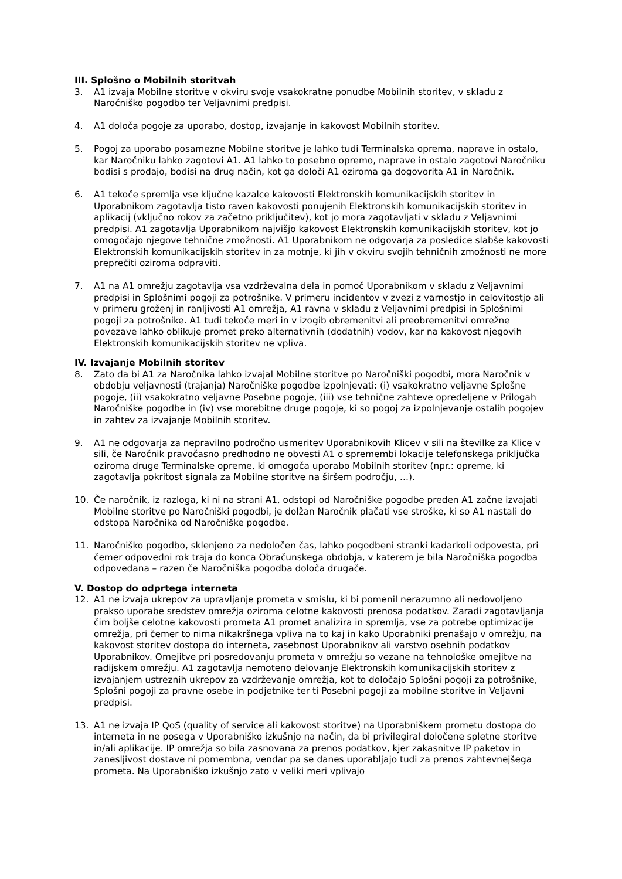III. Splošno o Mobilnih storitvah
3. A1 izvaja Mobilne storitve v okviru svoje vsakokratne ponudbe Mobilnih storitev, v skladu z Naročniško pogodbo ter Veljavnimi predpisi.
4. A1 določa pogoje za uporabo, dostop, izvajanje in kakovost Mobilnih storitev.
5. Pogoj za uporabo posamezne Mobilne storitve je lahko tudi Terminalska oprema, naprave in ostalo, kar Naročniku lahko zagotovi A1. A1 lahko to posebno opremo, naprave in ostalo zagotovi Naročniku bodisi s prodajo, bodisi na drug način, kot ga določi A1 oziroma ga dogovorita A1 in Naročnik.
6. A1 tekoče spremlja vse ključne kazalce kakovosti Elektronskih komunikacijskih storitev in Uporabnikom zagotavlja tisto raven kakovosti ponujenih Elektronskih komunikacijskih storitev in aplikacij (vključno rokov za začetno priključitev), kot jo mora zagotavljati v skladu z Veljavnimi predpisi. A1 zagotavlja Uporabnikom najvišjo kakovost Elektronskih komunikacijskih storitev, kot jo omogočajo njegove tehnične zmožnosti. A1 Uporabnikom ne odgovarja za posledice slabše kakovosti Elektronskih komunikacijskih storitev in za motnje, ki jih v okviru svojih tehničnih zmožnosti ne more preprečiti oziroma odpraviti.
7. A1 na A1 omrežju zagotavlja vsa vzdrževalna dela in pomoč Uporabnikom v skladu z Veljavnimi predpisi in Splošnimi pogoji za potrošnike. V primeru incidentov v zvezi z varnostjo in celovitostjo ali v primeru groženj in ranljivosti A1 omrežja, A1 ravna v skladu z Veljavnimi predpisi in Splošnimi pogoji za potrošnike. A1 tudi tekoče meri in v izogib obremenitvi ali preobremenitvi omrežne povezave lahko oblikuje promet preko alternativnih (dodatnih) vodov, kar na kakovost njegovih Elektronskih komunikacijskih storitev ne vpliva.
IV. Izvajanje Mobilnih storitev
8. Zato da bi A1 za Naročnika lahko izvajal Mobilne storitve po Naročniški pogodbi, mora Naročnik v obdobju veljavnosti (trajanja) Naročniške pogodbe izpolnjevati: (i) vsakokratno veljavne Splošne pogoje, (ii) vsakokratno veljavne Posebne pogoje, (iii) vse tehnične zahteve opredeljene v Prilogah Naročniške pogodbe in (iv) vse morebitne druge pogoje, ki so pogoj za izpolnjevanje ostalih pogojev in zahtev za izvajanje Mobilnih storitev.
9. A1 ne odgovarja za nepravilno področno usmeritev Uporabnikovih Klicev v sili na številke za Klice v sili, če Naročnik pravočasno predhodno ne obvesti A1 o spremembi lokacije telefonskega priključka oziroma druge Terminalske opreme, ki omogoča uporabo Mobilnih storitev (npr.: opreme, ki zagotavlja pokritost signala za Mobilne storitve na širšem področju, …).
10. Če naročnik, iz razloga, ki ni na strani A1, odstopi od Naročniške pogodbe preden A1 začne izvajati Mobilne storitve po Naročniški pogodbi, je dolžan Naročnik plačati vse stroške, ki so A1 nastali do odstopa Naročnika od Naročniške pogodbe.
11. Naročniško pogodbo, sklenjeno za nedoločen čas, lahko pogodbeni stranki kadarkoli odpovesta, pri čemer odpovedni rok traja do konca Obračunskega obdobja, v katerem je bila Naročniška pogodba odpovedana – razen če Naročniška pogodba določa drugače.
V. Dostop do odprtega interneta
12. A1 ne izvaja ukrepov za upravljanje prometa v smislu, ki bi pomenil nerazumno ali nedovoljeno prakso uporabe sredstev omrežja oziroma celotne kakovosti prenosa podatkov. Zaradi zagotavljanja čim boljše celotne kakovosti prometa A1 promet analizira in spremlja, vse za potrebe optimizacije omrežja, pri čemer to nima nikakršnega vpliva na to kaj in kako Uporabniki prenašajo v omrežju, na kakovost storitev dostopa do interneta, zasebnost Uporabnikov ali varstvo osebnih podatkov Uporabnikov. Omejitve pri posredovanju prometa v omrežju so vezane na tehnološke omejitve na radijskem omrežju. A1 zagotavlja nemoteno delovanje Elektronskih komunikacijskih storitev z izvajanjem ustreznih ukrepov za vzdrževanje omrežja, kot to določajo Splošni pogoji za potrošnike, Splošni pogoji za pravne osebe in podjetnike ter ti Posebni pogoji za mobilne storitve in Veljavni predpisi.
13. A1 ne izvaja IP QoS (quality of service ali kakovost storitve) na Uporabniškem prometu dostopa do interneta in ne posega v Uporabniško izkušnjo na način, da bi privilegiral določene spletne storitve in/ali aplikacije. IP omrežja so bila zasnovana za prenos podatkov, kjer zakasnitve IP paketov in zanesljivost dostave ni pomembna, vendar pa se danes uporabljajo tudi za prenos zahtevnejšega prometa. Na Uporabniško izkušnjo zato v veliki meri vplivajo